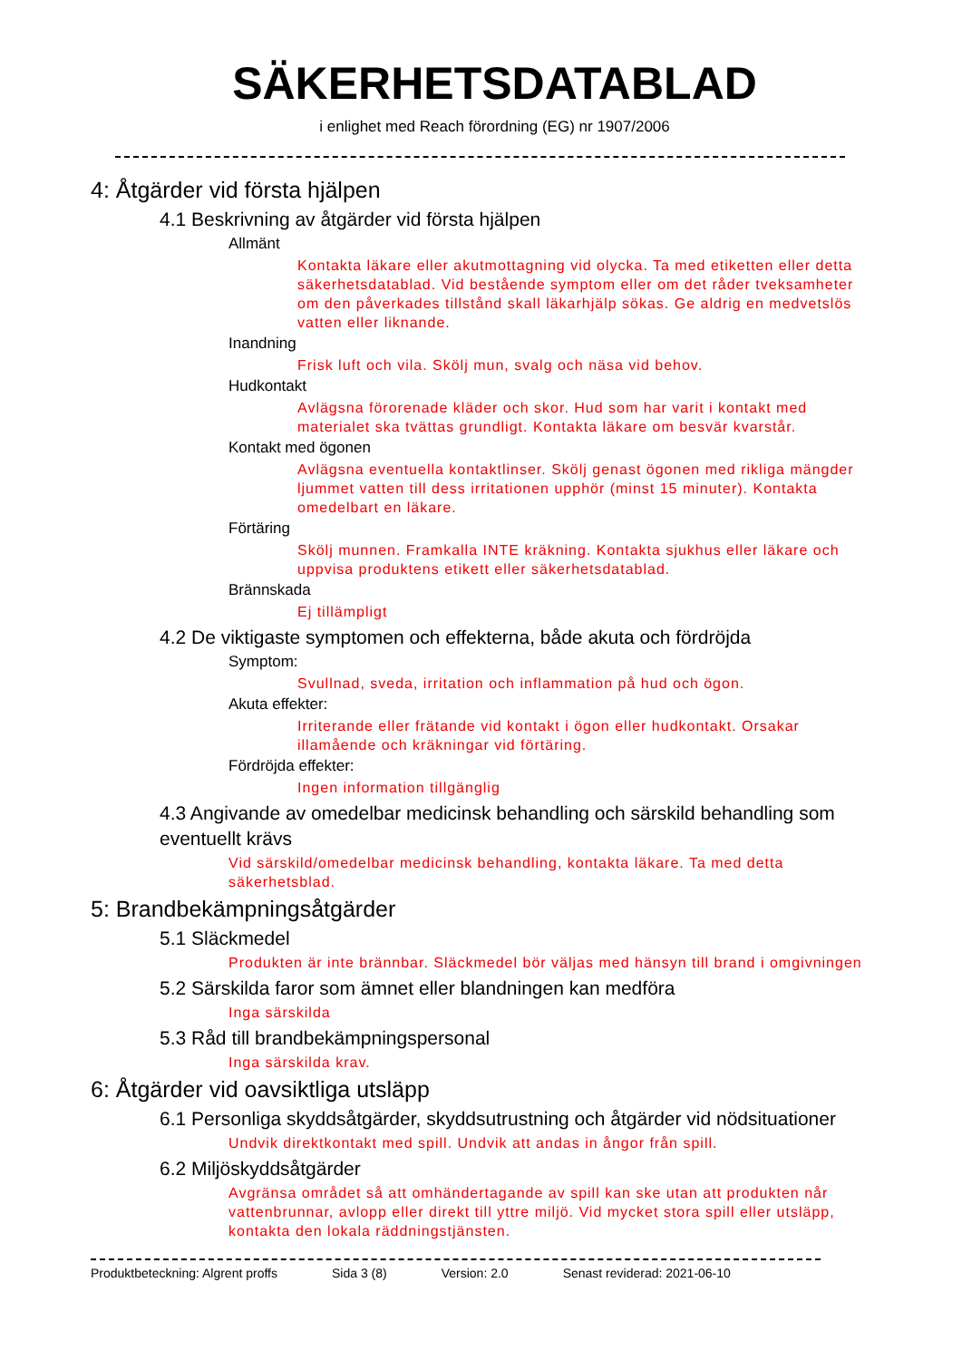SÄKERHETSDATABLAD
i enlighet med Reach förordning (EG) nr 1907/2006
4: Åtgärder vid första hjälpen
4.1 Beskrivning av åtgärder vid första hjälpen
Allmänt
Kontakta läkare eller akutmottagning vid olycka. Ta med etiketten eller detta säkerhetsdatablad. Vid bestående symptom eller om det råder tveksamheter om den påverkades tillstånd skall läkarhjälp sökas. Ge aldrig en medvetslös vatten eller liknande.
Inandning
Frisk luft och vila. Skölj mun, svalg och näsa vid behov.
Hudkontakt
Avlägsna förorenade kläder och skor. Hud som har varit i kontakt med materialet ska tvättas grundligt. Kontakta läkare om besvär kvarstår.
Kontakt med ögonen
Avlägsna eventuella kontaktlinser. Skölj genast ögonen med rikliga mängder ljummet vatten till dess irritationen upphör (minst 15 minuter). Kontakta omedelbart en läkare.
Förtäring
Skölj munnen. Framkalla INTE kräkning. Kontakta sjukhus eller läkare och uppvisa produktens etikett eller säkerhetsdatablad.
Brännskada
Ej tillämpligt
4.2 De viktigaste symptomen och effekterna, både akuta och fördröjda
Symptom:
Svullnad, sveda, irritation och inflammation på hud och ögon.
Akuta effekter:
Irriterande eller frätande vid kontakt i ögon eller hudkontakt. Orsakar illamående och kräkningar vid förtäring.
Fördröjda effekter:
Ingen information tillgänglig
4.3 Angivande av omedelbar medicinsk behandling och särskild behandling som eventuellt krävs
Vid särskild/omedelbar medicinsk behandling, kontakta läkare. Ta med detta säkerhetsblad.
5: Brandbekämpningsåtgärder
5.1 Släckmedel
Produkten är inte brännbar. Släckmedel bör väljas med hänsyn till brand i omgivningen
5.2 Särskilda faror som ämnet eller blandningen kan medföra
Inga särskilda
5.3 Råd till brandbekämpningspersonal
Inga särskilda krav.
6: Åtgärder vid oavsiktliga utsläpp
6.1 Personliga skyddsåtgärder, skyddsutrustning och åtgärder vid nödsituationer
Undvik direktkontakt med spill. Undvik att andas in ångor från spill.
6.2 Miljöskyddsåtgärder
Avgränsa området så att omhändertagande av spill kan ske utan att produkten når vattenbrunnar, avlopp eller direkt till yttre miljö. Vid mycket stora spill eller utsläpp, kontakta den lokala räddningstjänsten.
Produktbeteckning: Algrent proffs Sida 3 (8) Version: 2.0 Senast reviderad: 2021-06-10